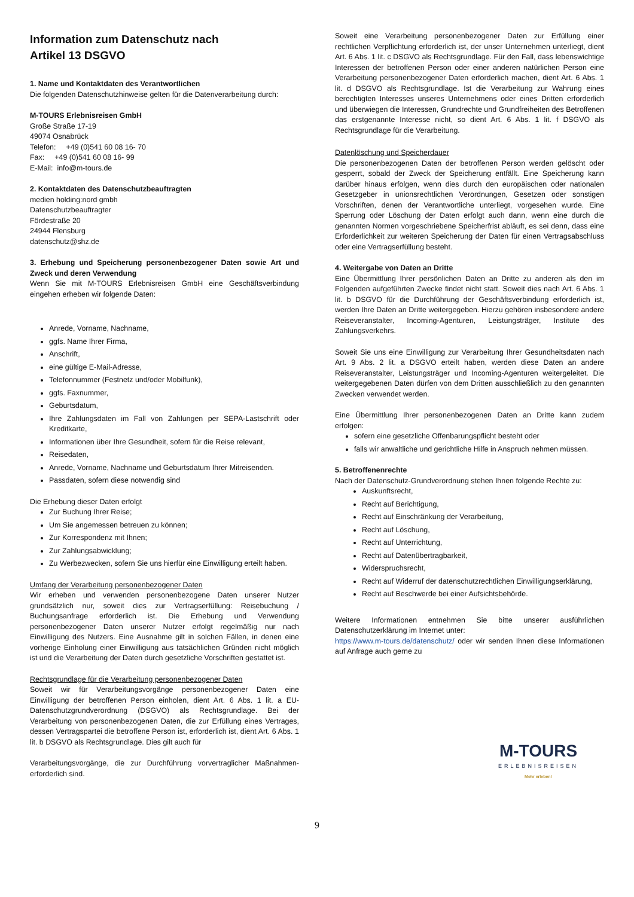Information zum Datenschutz nach
Artikel 13 DSGVO
1. Name und Kontaktdaten des Verantwortlichen
Die folgenden Datenschutzhinweise gelten für die Datenverarbeitung durch:
M-TOURS Erlebnisreisen GmbH
Große Straße 17-19
49074 Osnabrück
Telefon: +49 (0)541 60 08 16- 70
Fax: +49 (0)541 60 08 16- 99
E-Mail: info@m-tours.de
2. Kontaktdaten des Datenschutzbeauftragten
medien holding:nord gmbh
Datenschutzbeauftragter
Fördestraße 20
24944 Flensburg
datenschutz@shz.de
3. Erhebung und Speicherung personenbezogener Daten sowie Art und Zweck und deren Verwendung
Wenn Sie mit M-TOURS Erlebnisreisen GmbH eine Geschäftsverbindung eingehen erheben wir folgende Daten:
Anrede, Vorname, Nachname,
ggfs. Name Ihrer Firma,
Anschrift,
eine gültige E-Mail-Adresse,
Telefonnummer (Festnetz und/oder Mobilfunk),
ggfs. Faxnummer,
Geburtsdatum,
Ihre Zahlungsdaten im Fall von Zahlungen per SEPA-Lastschrift oder Kreditkarte,
Informationen über Ihre Gesundheit, sofern für die Reise relevant,
Reisedaten,
Anrede, Vorname, Nachname und Geburtsdatum Ihrer Mitreisenden.
Passdaten, sofern diese notwendig sind
Die Erhebung dieser Daten erfolgt
Zur Buchung Ihrer Reise;
Um Sie angemessen betreuen zu können;
Zur Korrespondenz mit Ihnen;
Zur Zahlungsabwicklung;
Zu Werbezwecken, sofern Sie uns hierfür eine Einwilligung erteilt haben.
Umfang der Verarbeitung personenbezogener Daten
Wir erheben und verwenden personenbezogene Daten unserer Nutzer grundsätzlich nur, soweit dies zur Vertragserfüllung: Reisebuchung / Buchungsanfrage erforderlich ist. Die Erhebung und Verwendung personenbezogener Daten unserer Nutzer erfolgt regelmäßig nur nach Einwilligung des Nutzers. Eine Ausnahme gilt in solchen Fällen, in denen eine vorherige Einholung einer Einwilligung aus tatsächlichen Gründen nicht möglich ist und die Verarbeitung der Daten durch gesetzliche Vorschriften gestattet ist.
Rechtsgrundlage für die Verarbeitung personenbezogener Daten
Soweit wir für Verarbeitungsvorgänge personenbezogener Daten eine Einwilligung der betroffenen Person einholen, dient Art. 6 Abs. 1 lit. a EU- Datenschutzgrundverordnung (DSGVO) als Rechtsgrundlage. Bei der Verarbeitung von personenbezogenen Daten, die zur Erfüllung eines Vertrages, dessen Vertragspartei die betroffene Person ist, erforderlich ist, dient Art. 6 Abs. 1 lit. b DSGVO als Rechtsgrundlage. Dies gilt auch für
Verarbeitungsvorgänge, die zur Durchführung vorvertraglicher Maßnahmen-erforderlich sind.
Soweit eine Verarbeitung personenbezogener Daten zur Erfüllung einer rechtlichen Verpflichtung erforderlich ist, der unser Unternehmen unterliegt, dient Art. 6 Abs. 1 lit. c DSGVO als Rechtsgrundlage. Für den Fall, dass lebenswichtige Interessen der betroffenen Person oder einer anderen natürlichen Person eine Verarbeitung personenbezogener Daten erforderlich machen, dient Art. 6 Abs. 1 lit. d DSGVO als Rechtsgrundlage. Ist die Verarbeitung zur Wahrung eines berechtigten Interesses unseres Unternehmens oder eines Dritten erforderlich und überwiegen die Interessen, Grundrechte und Grundfreiheiten des Betroffenen das erstgenannte Interesse nicht, so dient Art. 6 Abs. 1 lit. f DSGVO als Rechtsgrundlage für die Verarbeitung.
Datenlöschung und Speicherdauer
Die personenbezogenen Daten der betroffenen Person werden gelöscht oder gesperrt, sobald der Zweck der Speicherung entfällt. Eine Speicherung kann darüber hinaus erfolgen, wenn dies durch den europäischen oder nationalen Gesetzgeber in unionsrechtlichen Verordnungen, Gesetzen oder sonstigen Vorschriften, denen der Verantwortliche unterliegt, vorgesehen wurde. Eine Sperrung oder Löschung der Daten erfolgt auch dann, wenn eine durch die genannten Normen vorgeschriebene Speicherfrist abläuft, es sei denn, dass eine Erforderlichkeit zur weiteren Speicherung der Daten für einen Vertragsabschluss oder eine Vertragserfüllung besteht.
4. Weitergabe von Daten an Dritte
Eine Übermittlung Ihrer persönlichen Daten an Dritte zu anderen als den im Folgenden aufgeführten Zwecke findet nicht statt. Soweit dies nach Art. 6 Abs. 1 lit. b DSGVO für die Durchführung der Geschäftsverbindung erforderlich ist, werden Ihre Daten an Dritte weitergegeben. Hierzu gehören insbesondere andere Reiseveranstalter, Incoming-Agenturen, Leistungsträger, Institute des Zahlungsverkehrs.
Soweit Sie uns eine Einwilligung zur Verarbeitung Ihrer Gesundheitsdaten nach Art. 9 Abs. 2 lit. a DSGVO erteilt haben, werden diese Daten an andere Reiseveranstalter, Leistungsträger und Incoming-Agenturen weitergeleitet. Die weitergegebenen Daten dürfen von dem Dritten ausschließlich zu den genannten Zwecken verwendet werden.
Eine Übermittlung Ihrer personenbezogenen Daten an Dritte kann zudem erfolgen:
sofern eine gesetzliche Offenbarungspflicht besteht oder
falls wir anwaltliche und gerichtliche Hilfe in Anspruch nehmen müssen.
5. Betroffenenrechte
Nach der Datenschutz-Grundverordnung stehen Ihnen folgende Rechte zu:
Auskunftsrecht,
Recht auf Berichtigung,
Recht auf Einschränkung der Verarbeitung,
Recht auf Löschung,
Recht auf Unterrichtung,
Recht auf Datenübertragbarkeit,
Widerspruchsrecht,
Recht auf Widerruf der datenschutzrechtlichen Einwilligungserklärung,
Recht auf Beschwerde bei einer Aufsichtsbehörde.
Weitere Informationen entnehmen Sie bitte unserer ausführlichen Datenschutzerklärung im Internet unter:
https://www.m-tours.de/datenschutz/ oder wir senden Ihnen diese Informationen auf Anfrage auch gerne zu
M-TOURS
ERLEBNISREISEN
Mehr erleben!
9